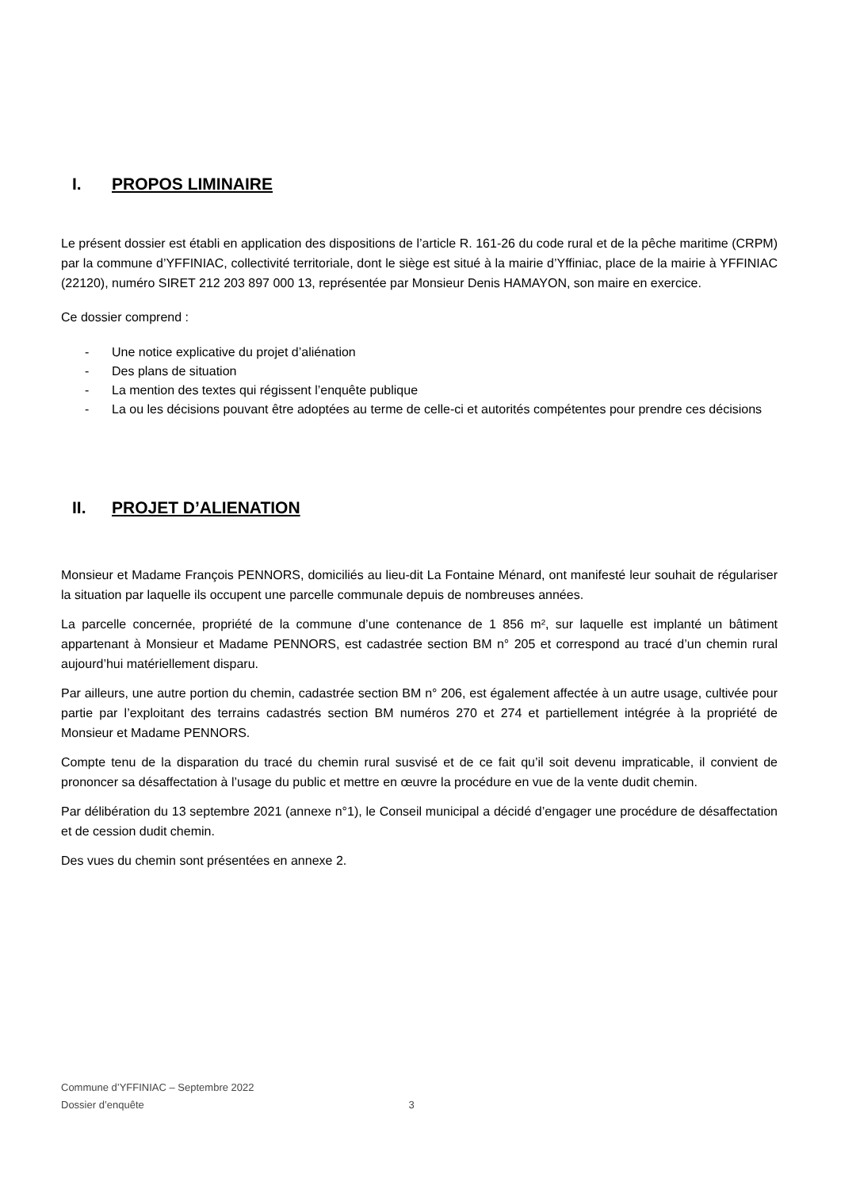I. PROPOS LIMINAIRE
Le présent dossier est établi en application des dispositions de l’article R. 161-26 du code rural et de la pêche maritime (CRPM) par la commune d’YFFINIAC, collectivité territoriale, dont le siège est situé à la mairie d’Yffiniac, place de la mairie à YFFINIAC (22120), numéro SIRET 212 203 897 000 13, représentée par Monsieur Denis HAMAYON, son maire en exercice.
Ce dossier comprend :
- Une notice explicative du projet d’aliénation
- Des plans de situation
- La mention des textes qui régissent l’enquête publique
- La ou les décisions pouvant être adoptées au terme de celle-ci et autorités compétentes pour prendre ces décisions
II. PROJET D’ALIENATION
Monsieur et Madame François PENNORS, domiciliés au lieu-dit La Fontaine Ménard, ont manifesté leur souhait de régulariser la situation par laquelle ils occupent une parcelle communale depuis de nombreuses années.
La parcelle concernée, propriété de la commune d’une contenance de 1 856 m², sur laquelle est implanté un bâtiment appartenant à Monsieur et Madame PENNORS, est cadastrée section BM n° 205 et correspond au tracé d’un chemin rural aujourd’hui matériellement disparu.
Par ailleurs, une autre portion du chemin, cadastrée section BM n° 206, est également affectée à un autre usage, cultivée pour partie par l’exploitant des terrains cadastrés section BM numéros 270 et 274 et partiellement intégrée à la propriété de Monsieur et Madame PENNORS.
Compte tenu de la disparation du tracé du chemin rural susvisé et de ce fait qu’il soit devenu impraticable, il convient de prononcer sa désaffectation à l’usage du public et mettre en œuvre la procédure en vue de la vente dudit chemin.
Par délibération du 13 septembre 2021 (annexe n°1), le Conseil municipal a décidé d’engager une procédure de désaffectation et de cession dudit chemin.
Des vues du chemin sont présentées en annexe 2.
Commune d’YFFINIAC – Septembre 2022
Dossier d’enquête 3